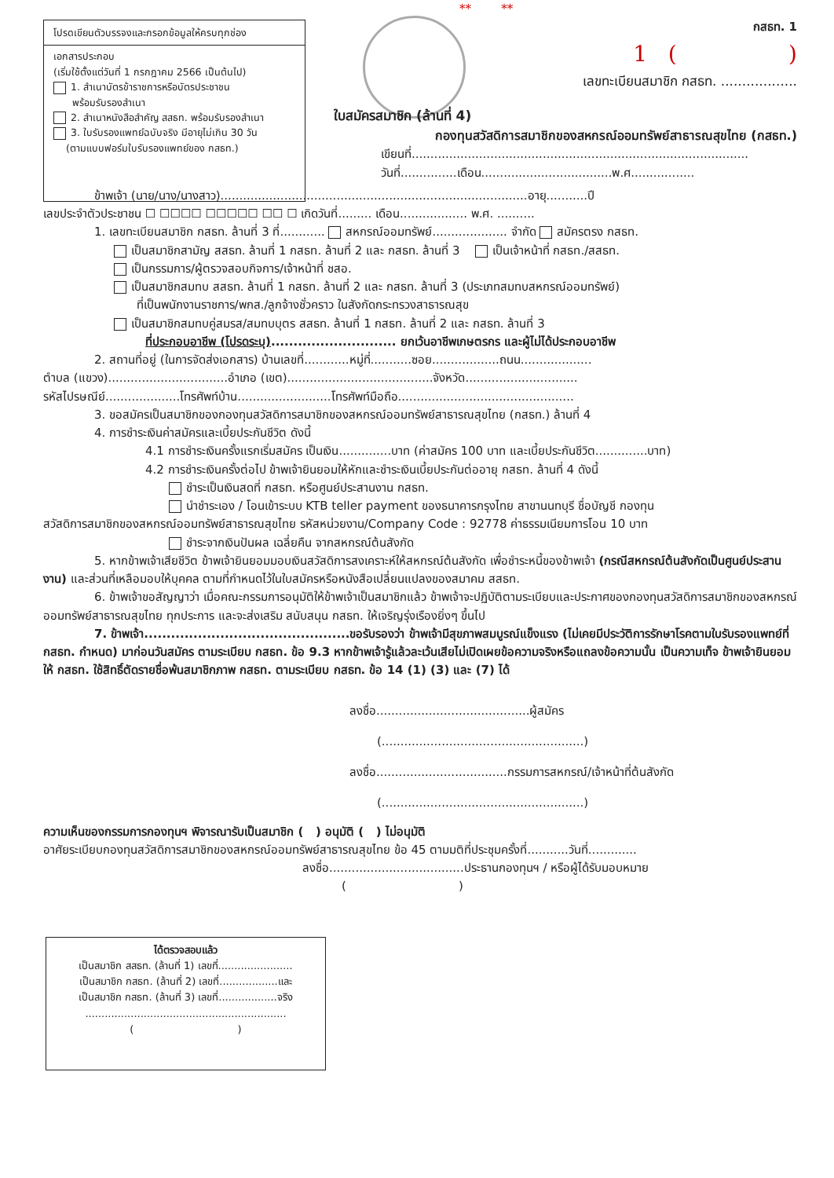โปรดเขียนตัวบรรจงและกรอกข้อมูลให้ครบทุกช่อง
เอกสารประกอบ
(เริ่มใช้ตั้งแต่วันที่ 1 กรกฎาคม 2566 เป็นต้นไป)
1. สำเนาบัตรข้าราชการหรือบัตรประชาชน
พร้อมรับรองสำเนา
2. สำเนาหนังสือสำคัญ สสธท. พร้อมรับรองสำเนา
3. ใบรับรองแพทย์ฉบับจริง มีอายุไม่เกิน 30 วัน
(ตามแบบฟอร์มใบรับรองแพทย์ของ กสธท.)
** **
กสธท. 1
1 ( )
เลขทะเบียนสมาชิก กสธท. ..................
ใบสมัครสมาชิก (ล้านที่ 4)
กองทุนสวัสดิการสมาชิกของสหกรณ์ออมทรัพย์สาธารณสุขไทย (กสธท.)
เขียนที่..........................................................................................
วันที่...............เดือน...................................พ.ศ.................
ข้าพเจ้า (นาย/นาง/นางสาว)..................................................................................อายุ...........ปี
เลขประจำตัวประชาชน ☐ ☐☐☐☐ ☐☐☐☐☐ ☐☐ ☐ เกิดวันที่......... เดือน.................. พ.ศ. ..........
1. เลขทะเบียนสมาชิก กสธท. ล้านที่ 3 ที่............ สหกรณ์ออมทรัพย์.................... จำกัด สมัครตรง กสธท.
เป็นสมาชิกสามัญ สสธท. ล้านที่ 1 กสธท. ล้านที่ 2 และ กสธท. ล้านที่ 3 เป็นเจ้าหน้าที่ กสธท./สสธท.
เป็นกรรมการ/ผู้ตรวจสอบกิจการ/เจ้าหน้าที่ ชสอ.
เป็นสมาชิกสมทบ สสธท. ล้านที่ 1 กสธท. ล้านที่ 2 และ กสธท. ล้านที่ 3 (ประเภทสมทบสหกรณ์ออมทรัพย์)
ที่เป็นพนักงานราชการ/พกส./ลูกจ้างชั่วคราว ในสังกัดกระทรวงสาธารณสุข
เป็นสมาชิกสมทบคู่สมรส/สมทบบุตร สสธท. ล้านที่ 1 กสธท. ล้านที่ 2 และ กสธท. ล้านที่ 3
ที่ประกอบอาชีพ (โปรดระบุ)............................ ยกเว้นอาชีพเกษตรกร และผู้ไม่ได้ประกอบอาชีพ
2. สถานที่อยู่ (ในการจัดส่งเอกสาร) บ้านเลขที่............หมู่ที่...........ซอย..................ถนน...................
ตำบล (แขวง)................................อำเภอ (เขต).......................................จังหวัด..............................
รหัสไปรษณีย์....................โทรศัพท์บ้าน.........................โทรศัพท์มือถือ...............................................
3. ขอสมัครเป็นสมาชิกของกองทุนสวัสดิการสมาชิกของสหกรณ์ออมทรัพย์สาธารณสุขไทย (กสธท.) ล้านที่ 4
4. การชำระเงินค่าสมัครและเบี้ยประกันชีวิต ดังนี้
4.1 การชำระเงินครั้งแรกเริ่มสมัคร เป็นเงิน..............บาท (ค่าสมัคร 100 บาท และเบี้ยประกันชีวิต..............บาท)
4.2 การชำระเงินครั้งต่อไป ข้าพเจ้ายินยอมให้หักและชำระเงินเบี้ยประกันต่ออายุ กสธท. ล้านที่ 4 ดังนี้
ชำระเป็นเงินสดที่ กสธท. หรือศูนย์ประสานงาน กสธท.
นำชำระเอง / โอนเข้าระบบ KTB teller payment ของธนาคารกรุงไทย สาขานนทบุรี ชื่อบัญชี กองทุน
สวัสดิการสมาชิกของสหกรณ์ออมทรัพย์สาธารณสุขไทย รหัสหน่วยงาน/Company Code : 92778 ค่าธรรมเนียมการโอน 10 บาท
ชำระจากเงินปันผล เฉลี่ยคืน จากสหกรณ์ต้นสังกัด
5. หากข้าพเจ้าเสียชีวิต ข้าพเจ้ายินยอมมอบเงินสวัสดิการสงเคราะห์ให้สหกรณ์ต้นสังกัด เพื่อชำระหนี้ของข้าพเจ้า (กรณีสหกรณ์ต้นสังกัดเป็นศูนย์ประสานงาน) และส่วนที่เหลือมอบให้บุคคล ตามที่กำหนดไว้ในใบสมัครหรือหนังสือเปลี่ยนแปลงของสมาคม สสธท.
6. ข้าพเจ้าขอสัญญาว่า เมื่อคณะกรรมการอนุมัติให้ข้าพเจ้าเป็นสมาชิกแล้ว ข้าพเจ้าจะปฏิบัติตามระเบียบและประกาศของกองทุนสวัสดิการสมาชิกของสหกรณ์ออมทรัพย์สาธารณสุขไทย ทุกประการ และจะส่งเสริม สนับสนุน กสธท. ให้เจริญรุ่งเรืองยิ่งๆ ขึ้นไป
7. ข้าพเจ้า..............................................ขอรับรองว่า ข้าพเจ้ามีสุขภาพสมบูรณ์แข็งแรง (ไม่เคยมีประวัติการรักษาโรคตามใบรับรองแพทย์ที่ กสธท. กำหนด) มาก่อนวันสมัคร ตามระเบียบ กสธท. ข้อ 9.3 หากข้าพเจ้ารู้แล้วละเว้นเสียไม่เปิดเผยข้อความจริงหรือแถลงข้อความนั้น เป็นความเท็จ ข้าพเจ้ายินยอม ให้ กสธท. ใช้สิทธิ์ตัดรายชื่อพ้นสมาชิกภาพ กสธท. ตามระเบียบ กสธท. ข้อ 14 (1) (3) และ (7) ได้
ลงชื่อ.........................................ผู้สมัคร
(......................................................)
ลงชื่อ...................................กรรมการสหกรณ์/เจ้าหน้าที่ต้นสังกัด
(......................................................)
ความเห็นของกรรมการกองทุนฯ พิจารณารับเป็นสมาชิก ( ) อนุมัติ ( ) ไม่อนุมัติ
อาศัยระเบียบกองทุนสวัสดิการสมาชิกของสหกรณ์ออมทรัพย์สาธารณสุขไทย ข้อ 45 ตามมติที่ประชุมครั้งที่...........วันที่.............
ลงชื่อ....................................ประธานกองทุนฯ / หรือผู้ได้รับมอบหมาย
( )
ได้ตรวจสอบแล้ว
เป็นสมาชิก สสธท. (ล้านที่ 1) เลขที่.......................
เป็นสมาชิก กสธท. (ล้านที่ 2) เลขที่..................และ
เป็นสมาชิก กสธท. (ล้านที่ 3) เลขที่..................จริง
..............................................................
( )